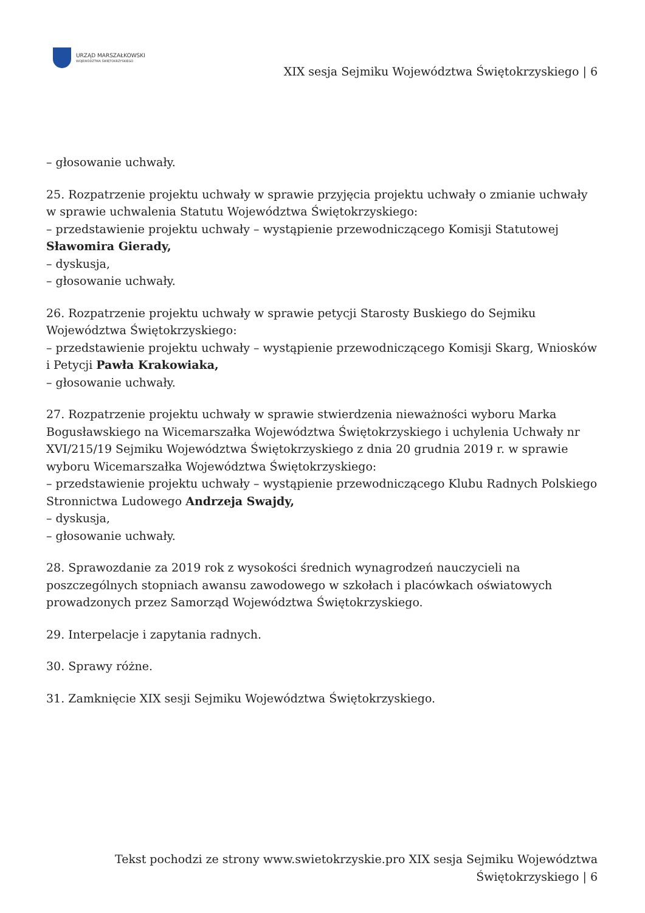URZĄD MARSZAŁKOWSKI
WOJEWÓDZTWA ŚWIĘTOKRZYSKIEGO
XIX sesja Sejmiku Województwa Świętokrzyskiego | 6
– głosowanie uchwały.
25. Rozpatrzenie projektu uchwały w sprawie przyjęcia projektu uchwały o zmianie uchwały w sprawie uchwalenia Statutu Województwa Świętokrzyskiego:
– przedstawienie projektu uchwały – wystąpienie przewodniczącego Komisji Statutowej Sławomira Gierady,
– dyskusja,
– głosowanie uchwały.
26. Rozpatrzenie projektu uchwały w sprawie petycji Starosty Buskiego do Sejmiku Województwa Świętokrzyskiego:
– przedstawienie projektu uchwały – wystąpienie przewodniczącego Komisji Skarg, Wniosków i Petycji Pawła Krakowiaka,
– głosowanie uchwały.
27. Rozpatrzenie projektu uchwały w sprawie stwierdzenia nieważności wyboru Marka Bogusławskiego na Wicemarszałka Województwa Świętokrzyskiego i uchylenia Uchwały nr XVI/215/19 Sejmiku Województwa Świętokrzyskiego z dnia 20 grudnia 2019 r. w sprawie wyboru Wicemarszałka Województwa Świętokrzyskiego:
– przedstawienie projektu uchwały – wystąpienie przewodniczącego Klubu Radnych Polskiego Stronnictwa Ludowego Andrzeja Swajdy,
– dyskusja,
– głosowanie uchwały.
28. Sprawozdanie za 2019 rok z wysokości średnich wynagrodzeń nauczycieli na poszczególnych stopniach awansu zawodowego w szkołach i placówkach oświatowych prowadzonych przez Samorząd Województwa Świętokrzyskiego.
29. Interpelacje i zapytania radnych.
30. Sprawy różne.
31. Zamknięcie XIX sesji Sejmiku Województwa Świętokrzyskiego.
Tekst pochodzi ze strony www.swietokrzyskie.pro XIX sesja Sejmiku Województwa Świętokrzyskiego | 6